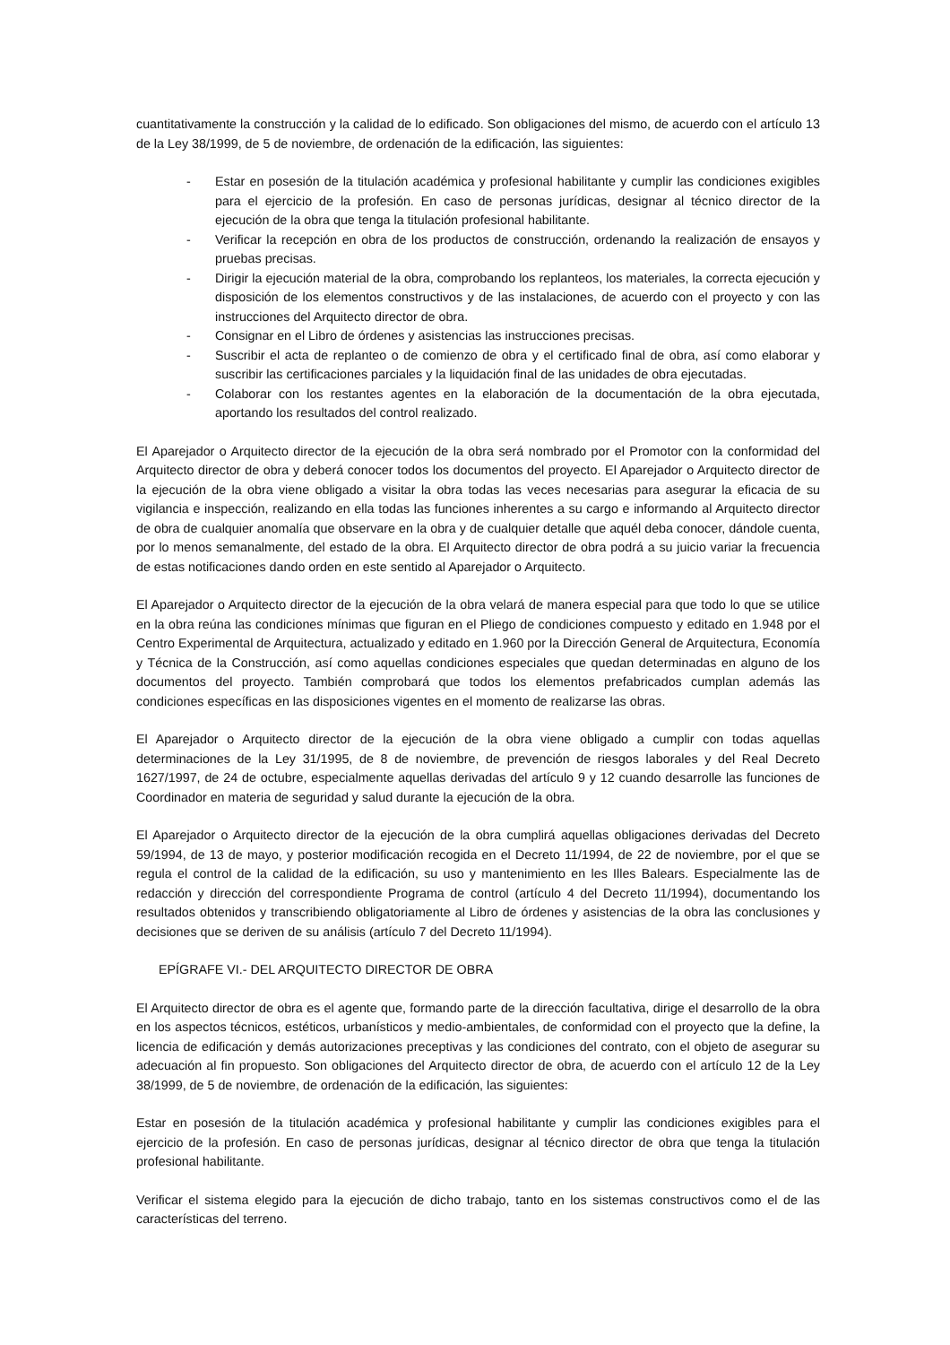cuantitativamente la construcción y la calidad de lo edificado. Son obligaciones del mismo, de acuerdo con el artículo 13 de la Ley 38/1999, de 5 de noviembre, de ordenación de la edificación, las siguientes:
- Estar en posesión de la titulación académica y profesional habilitante y cumplir las condiciones exigibles para el ejercicio de la profesión. En caso de personas jurídicas, designar al técnico director de la ejecución de la obra que tenga la titulación profesional habilitante.
- Verificar la recepción en obra de los productos de construcción, ordenando la realización de ensayos y pruebas precisas.
- Dirigir la ejecución material de la obra, comprobando los replanteos, los materiales, la correcta ejecución y disposición de los elementos constructivos y de las instalaciones, de acuerdo con el proyecto y con las instrucciones del Arquitecto director de obra.
- Consignar en el Libro de órdenes y asistencias las instrucciones precisas.
- Suscribir el acta de replanteo o de comienzo de obra y el certificado final de obra, así como elaborar y suscribir las certificaciones parciales y la liquidación final de las unidades de obra ejecutadas.
- Colaborar con los restantes agentes en la elaboración de la documentación de la obra ejecutada, aportando los resultados del control realizado.
El Aparejador o Arquitecto director de la ejecución de la obra será nombrado por el Promotor con la conformidad del Arquitecto director de obra y deberá conocer todos los documentos del proyecto. El Aparejador o Arquitecto director de la ejecución de la obra viene obligado a visitar la obra todas las veces necesarias para asegurar la eficacia de su vigilancia e inspección, realizando en ella todas las funciones inherentes a su cargo e informando al Arquitecto director de obra de cualquier anomalía que observare en la obra y de cualquier detalle que aquél deba conocer, dándole cuenta, por lo menos semanalmente, del estado de la obra. El Arquitecto director de obra podrá a su juicio variar la frecuencia de estas notificaciones dando orden en este sentido al Aparejador o Arquitecto.
El Aparejador o Arquitecto director de la ejecución de la obra velará de manera especial para que todo lo que se utilice en la obra reúna las condiciones mínimas que figuran en el Pliego de condiciones compuesto y editado en 1.948 por el Centro Experimental de Arquitectura, actualizado y editado en 1.960 por la Dirección General de Arquitectura, Economía y Técnica de la Construcción, así como aquellas condiciones especiales que quedan determinadas en alguno de los documentos del proyecto. También comprobará que todos los elementos prefabricados cumplan además las condiciones específicas en las disposiciones vigentes en el momento de realizarse las obras.
El Aparejador o Arquitecto director de la ejecución de la obra viene obligado a cumplir con todas aquellas determinaciones de la Ley 31/1995, de 8 de noviembre, de prevención de riesgos laborales y del Real Decreto 1627/1997, de 24 de octubre, especialmente aquellas derivadas del artículo 9 y 12 cuando desarrolle las funciones de Coordinador en materia de seguridad y salud durante la ejecución de la obra.
El Aparejador o Arquitecto director de la ejecución de la obra cumplirá aquellas obligaciones derivadas del Decreto 59/1994, de 13 de mayo, y posterior modificación recogida en el Decreto 11/1994, de 22 de noviembre, por el que se regula el control de la calidad de la edificación, su uso y mantenimiento en les Illes Balears. Especialmente las de redacción y dirección del correspondiente Programa de control (artículo 4 del Decreto 11/1994), documentando los resultados obtenidos y transcribiendo obligatoriamente al Libro de órdenes y asistencias de la obra las conclusiones y decisiones que se deriven de su análisis (artículo 7 del Decreto 11/1994).
EPÍGRAFE VI.- DEL ARQUITECTO DIRECTOR DE OBRA
El Arquitecto director de obra es el agente que, formando parte de la dirección facultativa, dirige el desarrollo de la obra en los aspectos técnicos, estéticos, urbanísticos y medio-ambientales, de conformidad con el proyecto que la define, la licencia de edificación y demás autorizaciones preceptivas y las condiciones del contrato, con el objeto de asegurar su adecuación al fin propuesto. Son obligaciones del Arquitecto director de obra, de acuerdo con el artículo 12 de la Ley 38/1999, de 5 de noviembre, de ordenación de la edificación, las siguientes:
Estar en posesión de la titulación académica y profesional habilitante y cumplir las condiciones exigibles para el ejercicio de la profesión. En caso de personas jurídicas, designar al técnico director de obra que tenga la titulación profesional habilitante.
Verificar el sistema elegido para la ejecución de dicho trabajo, tanto en los sistemas constructivos como el de las características del terreno.